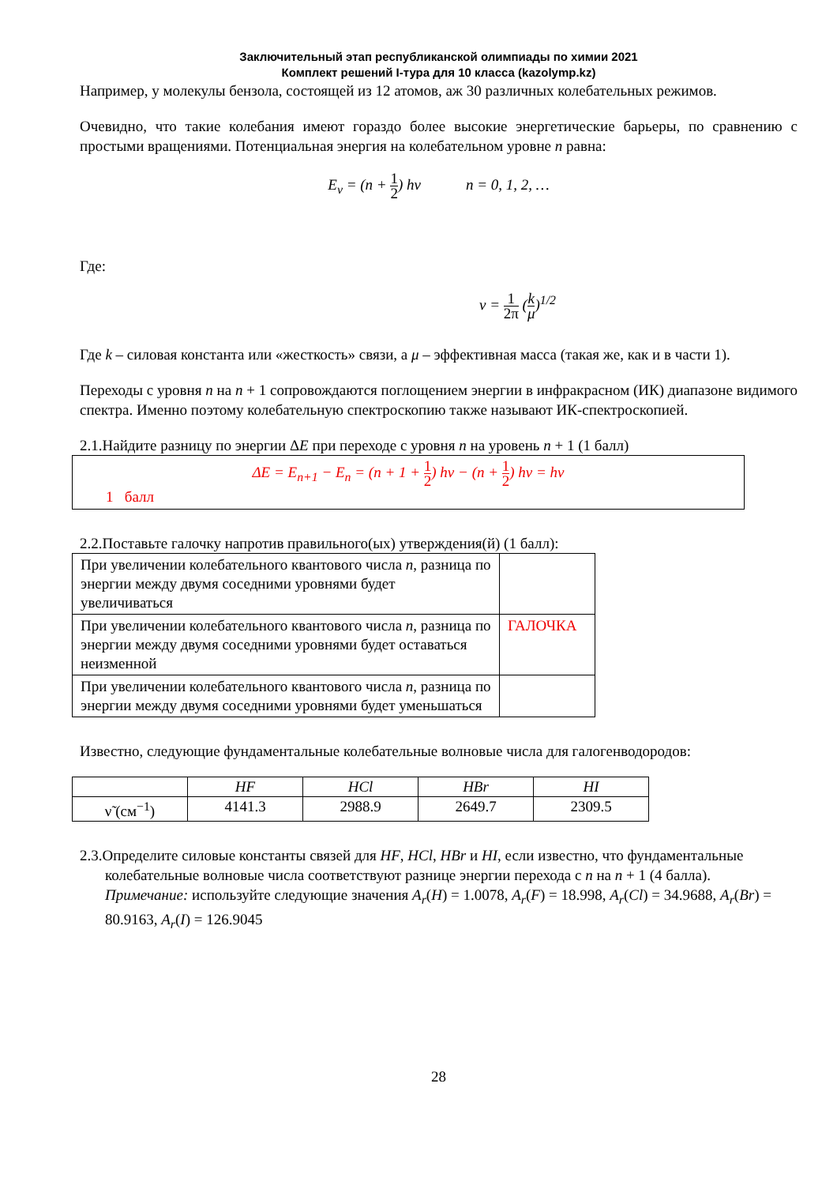Заключительный этап республиканской олимпиады по химии 2021
Комплект решений I-тура для 10 класса (kazolymp.kz)
Например, у молекулы бензола, состоящей из 12 атомов, аж 30 различных колебательных режимов.
Очевидно, что такие колебания имеют гораздо более высокие энергетические барьеры, по сравнению с простыми вращениями. Потенциальная энергия на колебательном уровне n равна:
E<sub>v</sub> = (n + 1 2) hν n = 0, 1, 2, …
Где:
ν = 1 2π (k μ)<sup>1/2</sup>
Где k – силовая константа или «жесткость» связи, а μ – эффективная масса (такая же, как и в части 1).
Переходы с уровня n на n + 1 сопровождаются поглощением энергии в инфракрасном (ИК) диапазоне видимого спектра. Именно поэтому колебательную спектроскопию также называют ИК-спектроскопией.
2.1.Найдите разницу по энергии ΔE при переходе с уровня n на уровень n + 1 (1 балл)
ΔE = E<sub>n+1</sub> − E<sub>n</sub> = (n + 1 + 1 2) hν − (n + 1 2) hν = hν
1 балл
2.2.Поставьте галочку напротив правильного(ых) утверждения(й) (1 балл):
| При увеличении колебательного квантового числа n , разница по энергии между двумя соседними уровнями будет увеличиваться | |
| При увеличении колебательного квантового числа n , разница по энергии между двумя соседними уровнями будет оставаться неизменной | ГАЛОЧКА |
| При увеличении колебательного квантового числа n , разница по энергии между двумя соседними уровнями будет уменьшаться | |
Известно, следующие фундаментальные колебательные волновые числа для галогенводородов:
| | HF | HCl | HBr | HI |
| ν̃ (см<sup>−1</sup>) | 4141.3 | 2988.9 | 2649.7 | 2309.5 |
2.3.Определите силовые константы связей для HF, HCl, HBr и HI, если известно, что фундаментальные колебательные волновые числа соответствуют разнице энергии перехода с n на n + 1 (4 балла). Примечание: используйте следующие значения A<sub>r</sub>(H) = 1.0078, A<sub>r</sub>(F) = 18.998, A<sub>r</sub>(Cl) = 34.9688, A<sub>r</sub>(Br) = 80.9163, A<sub>r</sub>(I) = 126.9045
28